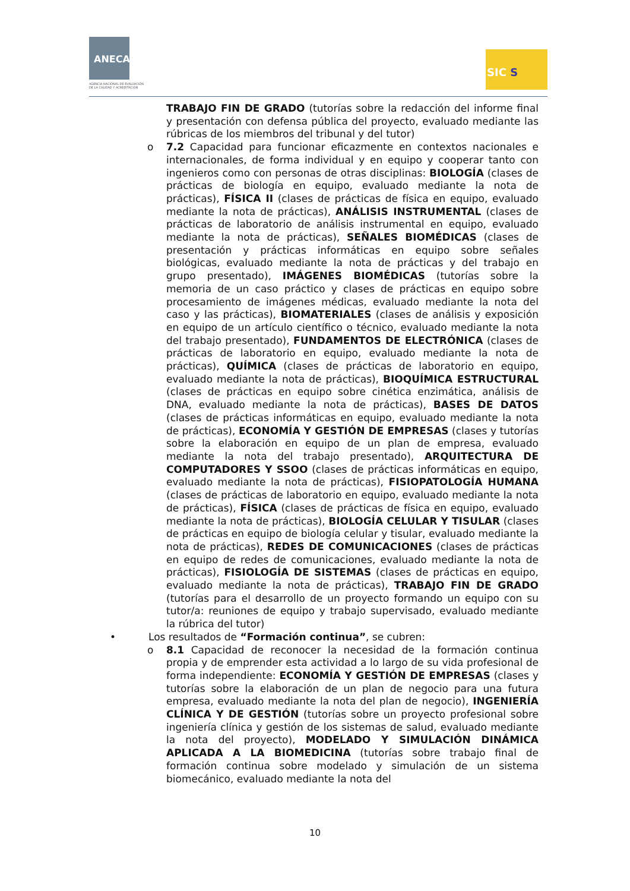ANECA
AGENCIA NACIONAL DE EVALUACIÓN
DE LA CALIDAD Y ACREDITACIÓN
SIC S
TRABAJO FIN DE GRADO (tutorías sobre la redacción del informe final y presentación con defensa pública del proyecto, evaluado mediante las rúbricas de los miembros del tribunal y del tutor)
o 7.2 Capacidad para funcionar eficazmente en contextos nacionales e internacionales, de forma individual y en equipo y cooperar tanto con ingenieros como con personas de otras disciplinas: BIOLOGÍA (clases de prácticas de biología en equipo, evaluado mediante la nota de prácticas), FÍSICA II (clases de prácticas de física en equipo, evaluado mediante la nota de prácticas), ANÁLISIS INSTRUMENTAL (clases de prácticas de laboratorio de análisis instrumental en equipo, evaluado mediante la nota de prácticas), SEÑALES BIOMÉDICAS (clases de presentación y prácticas informáticas en equipo sobre señales biológicas, evaluado mediante la nota de prácticas y del trabajo en grupo presentado), IMÁGENES BIOMÉDICAS (tutorías sobre la memoria de un caso práctico y clases de prácticas en equipo sobre procesamiento de imágenes médicas, evaluado mediante la nota del caso y las prácticas), BIOMATERIALES (clases de análisis y exposición en equipo de un artículo científico o técnico, evaluado mediante la nota del trabajo presentado), FUNDAMENTOS DE ELECTRÓNICA (clases de prácticas de laboratorio en equipo, evaluado mediante la nota de prácticas), QUÍMICA (clases de prácticas de laboratorio en equipo, evaluado mediante la nota de prácticas), BIOQUÍMICA ESTRUCTURAL (clases de prácticas en equipo sobre cinética enzimática, análisis de DNA, evaluado mediante la nota de prácticas), BASES DE DATOS (clases de prácticas informáticas en equipo, evaluado mediante la nota de prácticas), ECONOMÍA Y GESTIÓN DE EMPRESAS (clases y tutorías sobre la elaboración en equipo de un plan de empresa, evaluado mediante la nota del trabajo presentado), ARQUITECTURA DE COMPUTADORES Y SSOO (clases de prácticas informáticas en equipo, evaluado mediante la nota de prácticas), FISIOPATOLOGÍA HUMANA (clases de prácticas de laboratorio en equipo, evaluado mediante la nota de prácticas), FÍSICA (clases de prácticas de física en equipo, evaluado mediante la nota de prácticas), BIOLOGÍA CELULAR Y TISULAR (clases de prácticas en equipo de biología celular y tisular, evaluado mediante la nota de prácticas), REDES DE COMUNICACIONES (clases de prácticas en equipo de redes de comunicaciones, evaluado mediante la nota de prácticas), FISIOLOGÍA DE SISTEMAS (clases de prácticas en equipo, evaluado mediante la nota de prácticas), TRABAJO FIN DE GRADO (tutorías para el desarrollo de un proyecto formando un equipo con su tutor/a: reuniones de equipo y trabajo supervisado, evaluado mediante la rúbrica del tutor)
• Los resultados de “Formación continua”, se cubren:
o 8.1 Capacidad de reconocer la necesidad de la formación continua propia y de emprender esta actividad a lo largo de su vida profesional de forma independiente: ECONOMÍA Y GESTIÓN DE EMPRESAS (clases y tutorías sobre la elaboración de un plan de negocio para una futura empresa, evaluado mediante la nota del plan de negocio), INGENIERÍA CLÍNICA Y DE GESTIÓN (tutorías sobre un proyecto profesional sobre ingeniería clínica y gestión de los sistemas de salud, evaluado mediante la nota del proyecto), MODELADO Y SIMULACIÓN DINÁMICA APLICADA A LA BIOMEDICINA (tutorías sobre trabajo final de formación continua sobre modelado y simulación de un sistema biomecánico, evaluado mediante la nota del
10